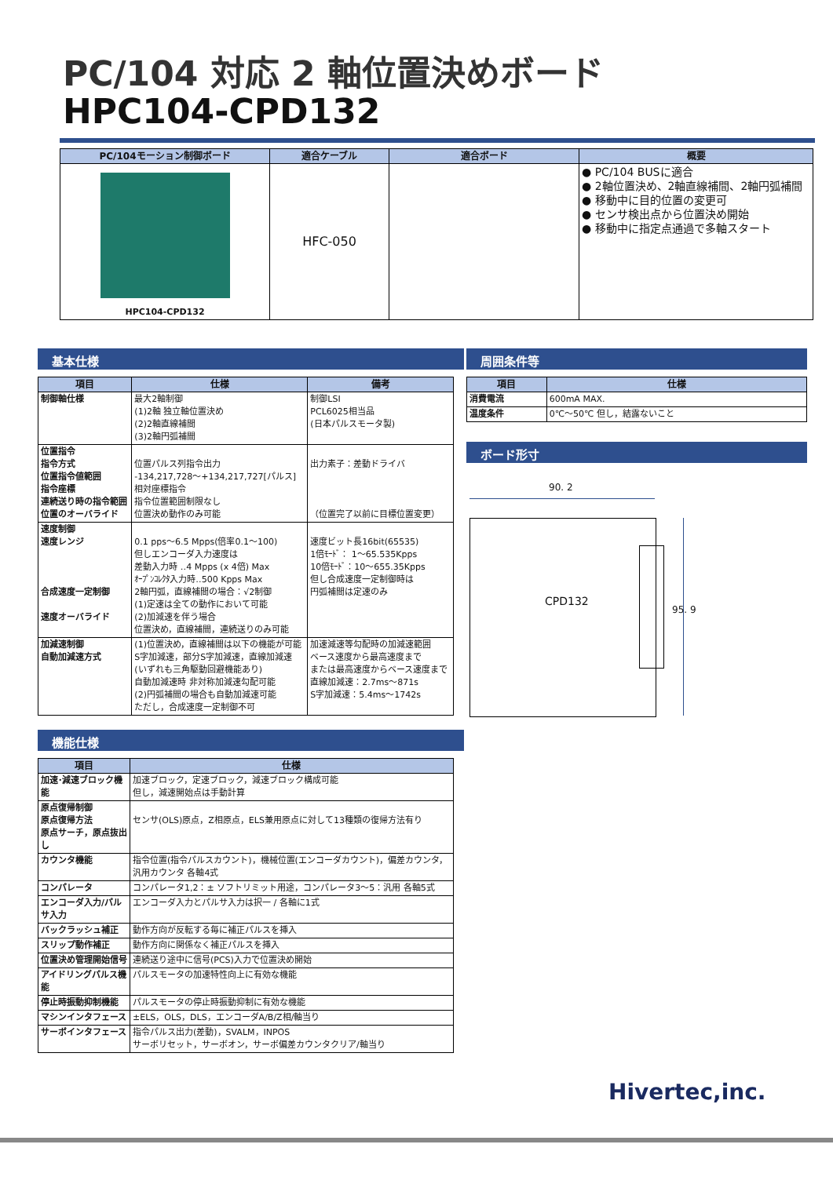PC/104 対応 2 軸位置決めボード
HPC104-CPD132
| PC/104モーション制御ボード | 適合ケーブル | 適合ボード | 概要 |
| --- | --- | --- | --- |
| HPC104-CPD132 | HFC-050 | | ● PC/104 BUSに適合 ● 2軸位置決め、2軸直線補間、2軸円弧補間 ● 移動中に目的位置の変更可 ● センサ検出点から位置決め開始 ● 移動中に指定点通過で多軸スタート |
基本仕様
| 項目 | 仕様 | 備考 |
| --- | --- | --- |
| 制御軸仕様 | 最大2軸制御 (1)2軸 独立軸位置決め (2)2軸直線補間 (3)2軸円弧補間 | 制御LSI PCL6025相当品 (日本パルスモータ製) |
| 位置指令 指令方式 位置指令値範囲 指令座標 連続送り時の指令範囲 位置のオーバライド | 位置パルス列指令出力 -134,217,728～+134,217,727[パルス] 相対座標指令 指令位置範囲制限なし 位置決め動作のみ可能 | 出力素子：差動ドライバ （位置完了以前に目標位置変更） |
| 速度制御 速度レンジ 合成速度一定制御 速度オーバライド | 0.1 pps～6.5 Mpps(倍率0.1～100) 但しエンコーダ入力速度は 差動入力時 ‥4 Mpps (x 4倍) Max ｵｰﾌﾟﾝｺﾚｸﾀ入力時‥500 Kpps Max 2軸円弧，直線補間の場合：√2制御 (1)定速は全ての動作において可能 (2)加減速を伴う場合 位置決め，直線補間，連続送りのみ可能 | 速度ビット長16bit(65535) 1倍ﾓｰﾄﾞ： 1～65.535Kpps 10倍ﾓｰﾄﾞ：10～655.35Kpps 但し合成速度一定制御時は 円弧補間は定速のみ |
| 加減速制御 自動加減速方式 | (1)位置決め，直線補間は以下の機能が可能 S字加減速，部分S字加減速，直線加減速 (いずれも三角駆動回避機能あり) 自動加減速時 非対称加減速勾配可能 (2)円弧補間の場合も自動加減速可能 ただし，合成速度一定制御不可 | 加速減速等勾配時の加減速範囲 ベース速度から最高速度まで または最高速度からベース速度まで 直線加減速：2.7ms～871s S字加減速：5.4ms～1742s |
機能仕様
| 項目 | 仕様 |
| --- | --- |
| 加速･減速ブロック機能 | 加速ブロック，定速ブロック，減速ブロック構成可能 但し，減速開始点は手動計算 |
| 原点復帰制御 原点復帰方法 原点サーチ，原点抜出し | センサ(OLS)原点，Z相原点，ELS兼用原点に対して13種類の復帰方法有り |
| カウンタ機能 | 指令位置(指令パルスカウント)，機械位置(エンコーダカウント)，偏差カウンタ，汎用カウンタ 各軸4式 |
| コンパレータ | コンパレータ1,2：± ソフトリミット用途，コンパレータ3～5：汎用 各軸5式 |
| エンコーダ入力/パルサ入力 | エンコーダ入力とパルサ入力は択一 / 各軸に1式 |
| バックラッシュ補正 | 動作方向が反転する毎に補正パルスを挿入 |
| スリップ動作補正 | 動作方向に関係なく補正パルスを挿入 |
| 位置決め管理開始信号 | 連続送り途中に信号(PCS)入力で位置決め開始 |
| アイドリングパルス機能 | パルスモータの加速特性向上に有効な機能 |
| 停止時振動抑制機能 | パルスモータの停止時振動抑制に有効な機能 |
| マシンインタフェース | ±ELS，OLS，DLS，エンコーダA/B/Z相/軸当り |
| サーボインタフェース | 指令パルス出力(差動)，SVALM，INPOS サーボリセット，サーボオン，サーボ偏差カウンタクリア/軸当り |
周囲条件等
| 項目 | 仕様 |
| --- | --- |
| 消費電流 | 600mA MAX. |
| 温度条件 | 0℃～50℃ 但し，結露ないこと |
ボード形寸
90. 2
CPD132
95. 9
Hivertec,inc.